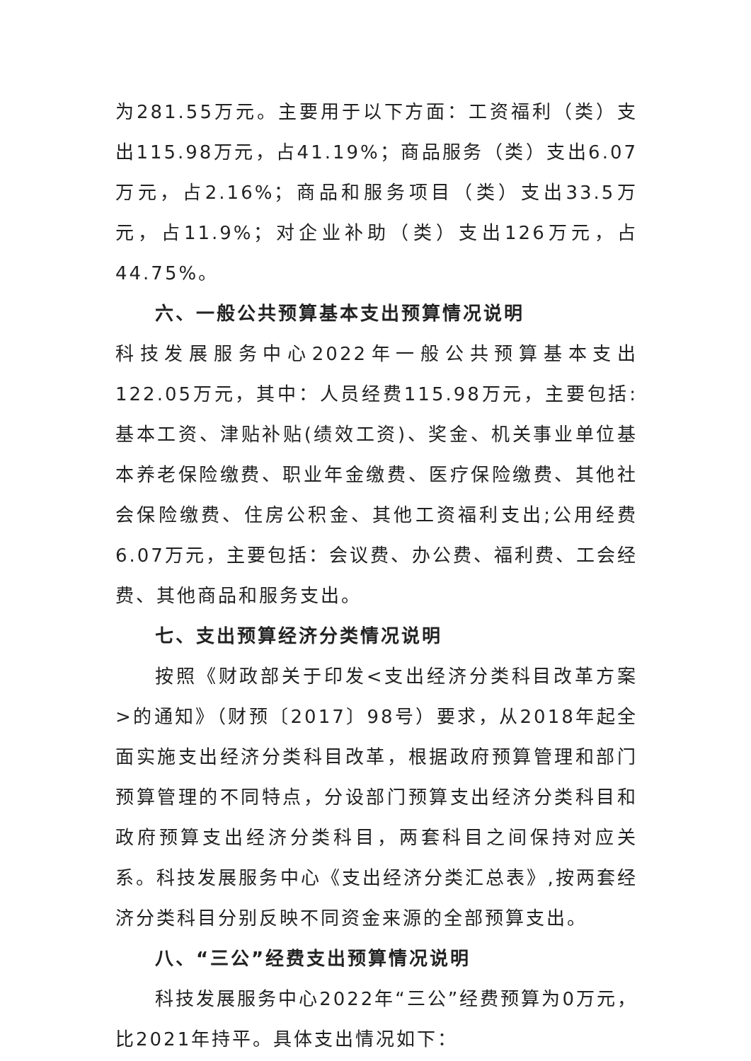为281.55万元。主要用于以下方面：工资福利（类）支出115.98万元，占41.19%；商品服务（类）支出6.07万元，占2.16%；商品和服务项目（类）支出33.5万元，占11.9%；对企业补助（类）支出126万元，占44.75%。
六、一般公共预算基本支出预算情况说明
科技发展服务中心2022年一般公共预算基本支出122.05万元，其中：人员经费115.98万元，主要包括:基本工资、津贴补贴(绩效工资)、奖金、机关事业单位基本养老保险缴费、职业年金缴费、医疗保险缴费、其他社会保险缴费、住房公积金、其他工资福利支出;公用经费6.07万元，主要包括：会议费、办公费、福利费、工会经费、其他商品和服务支出。
七、支出预算经济分类情况说明
按照《财政部关于印发<支出经济分类科目改革方案>的通知》（财预〔2017〕98号）要求，从2018年起全面实施支出经济分类科目改革，根据政府预算管理和部门预算管理的不同特点，分设部门预算支出经济分类科目和政府预算支出经济分类科目，两套科目之间保持对应关系。科技发展服务中心《支出经济分类汇总表》,按两套经济分类科目分别反映不同资金来源的全部预算支出。
八、“三公”经费支出预算情况说明
科技发展服务中心2022年“三公”经费预算为0万元，比2021年持平。具体支出情况如下：